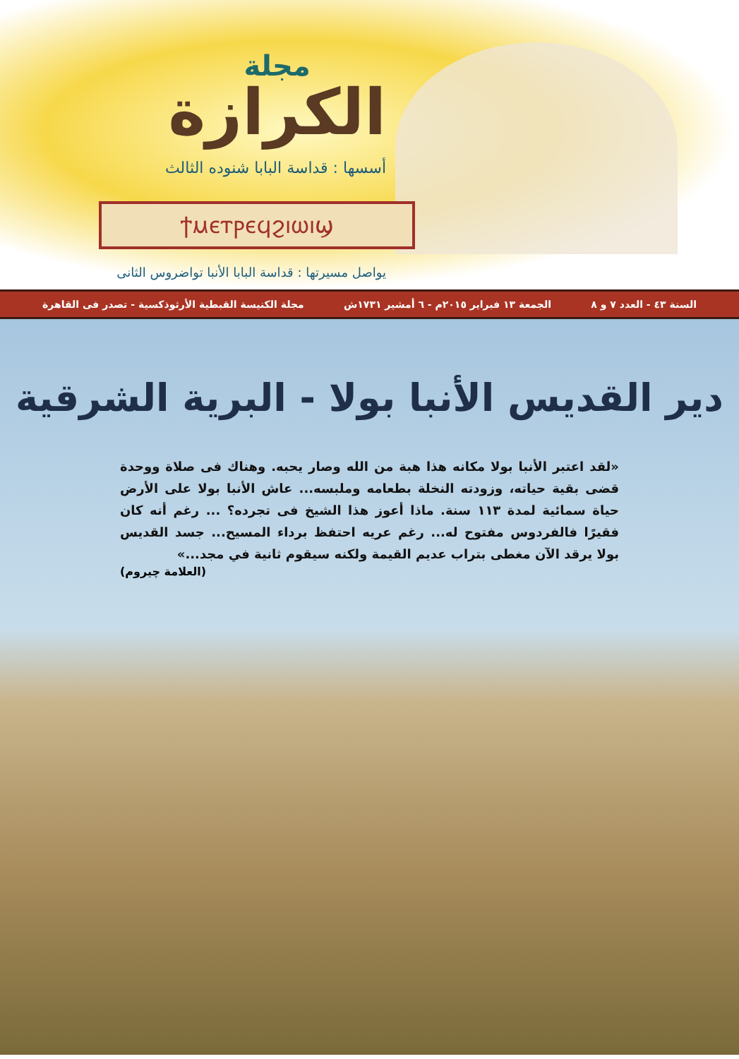مجلة
الكرازة
أسسها : قداسة البابا شنوده الثالث
ϯⲙⲉⲧⲣⲉϥϩⲓⲱⲓϣ
يواصل مسيرتها : قداسة البابا الأنبا تواضروس الثانى
السنة ٤٣ - العدد ٧ و ٨ الجمعة ١٣ فبراير ٢٠١٥م - ٦ أمشير ١٧٣١ش مجلة الكنيسة القبطية الأرثوذكسية - تصدر فى القاهرة
دير القديس الأنبا بولا - البرية الشرقية
«لقد اعتبر الأنبا بولا مكانه هذا هبة من الله وصار يحبه. وهناك فى صلاة ووحدة قضى بقية حياته، وزودته النخلة بطعامه وملبسه... عاش الأنبا بولا على الأرض حياة سمائية لمدة ١١٣ سنة. ماذا أعوز هذا الشيخ فى تجرده؟ ... رغم أنه كان فقيرًا فالفردوس مفتوح له... رغم عريه احتفظ برداء المسيح... جسد القديس بولا يرقد الآن مغطى بتراب عديم القيمة ولكنه سيقوم ثانية في مجد...»
(العلامة چيروم)